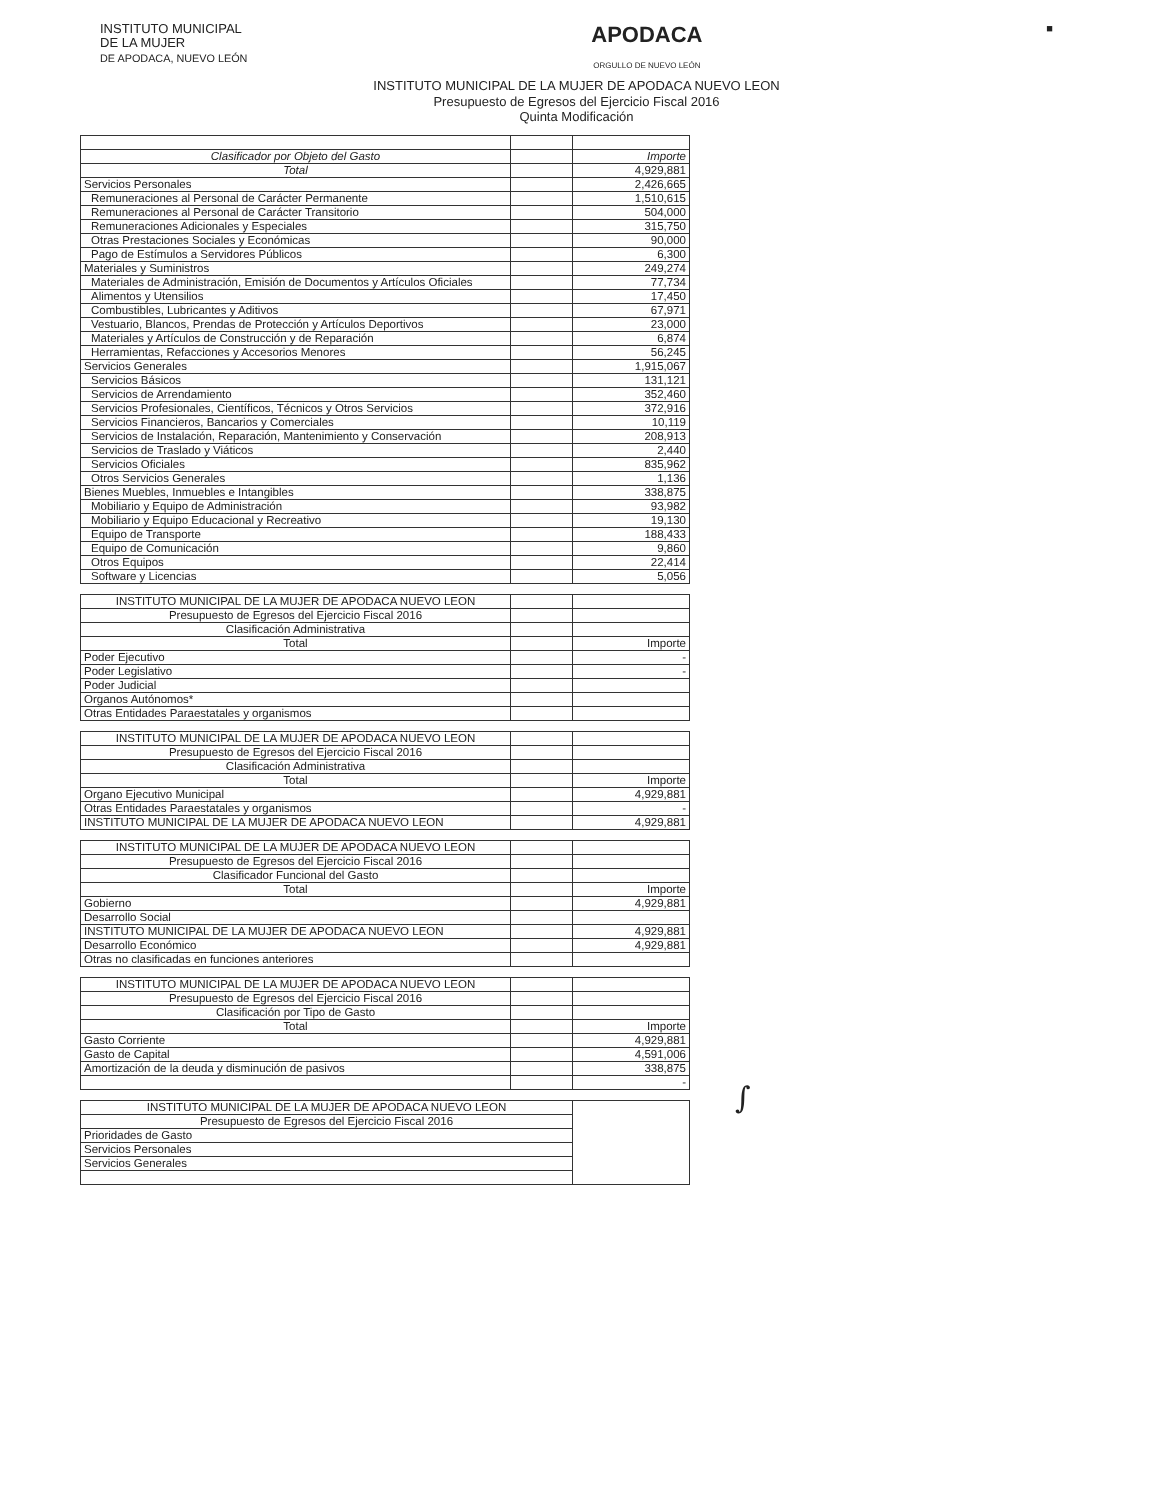INSTITUTO MUNICIPAL
DE LA MUJER
DE APODACA, NUEVO LEÓN
APODACA
ORGULLO DE NUEVO LEÓN
■
INSTITUTO MUNICIPAL DE LA MUJER DE APODACA NUEVO LEON
Presupuesto de Egresos del Ejercicio Fiscal 2016
Quinta Modificación
| Clasificador por Objeto del Gasto | | Importe |
| Total | | 4,929,881 |
| Servicios Personales | | 2,426,665 |
| Remuneraciones al Personal de Carácter Permanente | | 1,510,615 |
| Remuneraciones al Personal de Carácter Transitorio | | 504,000 |
| Remuneraciones Adicionales y Especiales | | 315,750 |
| Otras Prestaciones Sociales y Económicas | | 90,000 |
| Pago de Estímulos a Servidores Públicos | | 6,300 |
| Materiales y Suministros | | 249,274 |
| Materiales de Administración, Emisión de Documentos y Artículos Oficiales | | 77,734 |
| Alimentos y Utensilios | | 17,450 |
| Combustibles, Lubricantes y Aditivos | | 67,971 |
| Vestuario, Blancos, Prendas de Protección y Artículos Deportivos | | 23,000 |
| Materiales y Artículos de Construcción y de Reparación | | 6,874 |
| Herramientas, Refacciones y Accesorios Menores | | 56,245 |
| Servicios Generales | | 1,915,067 |
| Servicios Básicos | | 131,121 |
| Servicios de Arrendamiento | | 352,460 |
| Servicios Profesionales, Científicos, Técnicos y Otros Servicios | | 372,916 |
| Servicios Financieros, Bancarios y Comerciales | | 10,119 |
| Servicios de Instalación, Reparación, Mantenimiento y Conservación | | 208,913 |
| Servicios de Traslado y Viáticos | | 2,440 |
| Servicios Oficiales | | 835,962 |
| Otros Servicios Generales | | 1,136 |
| Bienes Muebles, Inmuebles e Intangibles | | 338,875 |
| Mobiliario y Equipo de Administración | | 93,982 |
| Mobiliario y Equipo Educacional y Recreativo | | 19,130 |
| Equipo de Transporte | | 188,433 |
| Equipo de Comunicación | | 9,860 |
| Otros Equipos | | 22,414 |
| Software y Licencias | | 5,056 |
| INSTITUTO MUNICIPAL DE LA MUJER DE APODACA NUEVO LEON | | |
| Presupuesto de Egresos del Ejercicio Fiscal 2016 | | |
| Clasificación Administrativa | | |
| Total | | Importe |
| Poder Ejecutivo | | - |
| Poder Legislativo | | - |
| Poder Judicial | | |
| Organos Autónomos* | | |
| Otras Entidades Paraestatales y organismos | | |
| INSTITUTO MUNICIPAL DE LA MUJER DE APODACA NUEVO LEON | | |
| Presupuesto de Egresos del Ejercicio Fiscal 2016 | | |
| Clasificación Administrativa | | |
| Total | | Importe |
| Organo Ejecutivo Municipal | | 4,929,881 |
| Otras Entidades Paraestatales y organismos | | - |
| INSTITUTO MUNICIPAL DE LA MUJER DE APODACA NUEVO LEON | | 4,929,881 |
| INSTITUTO MUNICIPAL DE LA MUJER DE APODACA NUEVO LEON | | |
| Presupuesto de Egresos del Ejercicio Fiscal 2016 | | |
| Clasificador Funcional del Gasto | | |
| Total | | Importe |
| Gobierno | | 4,929,881 |
| Desarrollo Social | | |
| INSTITUTO MUNICIPAL DE LA MUJER DE APODACA NUEVO LEON | | 4,929,881 |
| Desarrollo Económico | | 4,929,881 |
| Otras no clasificadas en funciones anteriores | | |
| INSTITUTO MUNICIPAL DE LA MUJER DE APODACA NUEVO LEON | | |
| Presupuesto de Egresos del Ejercicio Fiscal 2016 | | |
| Clasificación por Tipo de Gasto | | |
| Total | | Importe |
| Gasto Corriente | | 4,929,881 |
| Gasto de Capital | | 4,591,006 |
| Amortización de la deuda y disminución de pasivos | | 338,875 |
| | | - |
| INSTITUTO MUNICIPAL DE LA MUJER DE APODACA NUEVO LEON | |
| Presupuesto de Egresos del Ejercicio Fiscal 2016 | |
| Prioridades de Gasto | |
| Servicios Personales | |
| Servicios Generales | |
∫